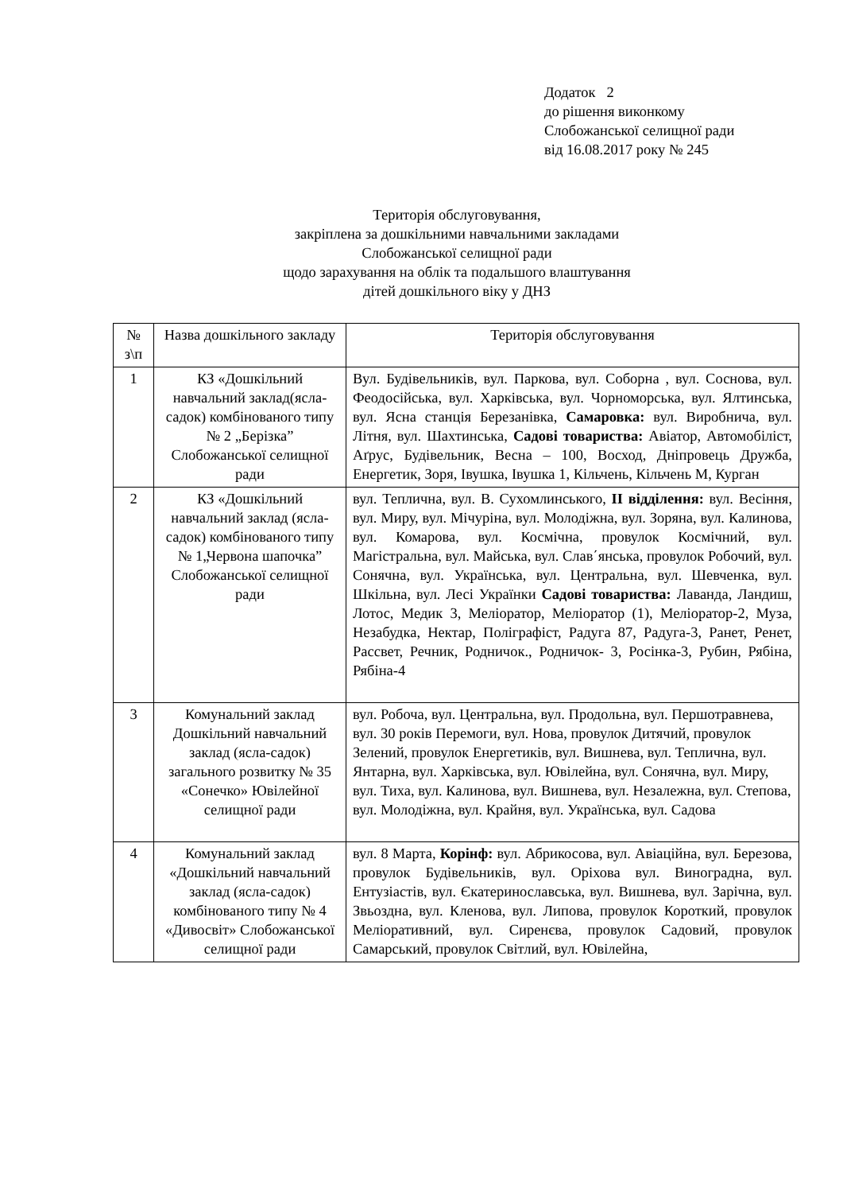Додаток 2
до рішення виконкому
Слобожанської селищної ради
від 16.08.2017 року № 245
Територія обслуговування,
закріплена за дошкільними навчальними закладами
Слобожанської селищної ради
щодо зарахування на облік та подальшого влаштування
дітей дошкільного віку у ДНЗ
| № з\п | Назва дошкільного закладу | Територія обслуговування |
| --- | --- | --- |
| 1 | КЗ «Дошкільний навчальний заклад(ясла-садок) комбінованого типу № 2 „Берізка” Слобожанської селищної ради | Вул. Будівельників, вул. Паркова, вул. Соборна , вул. Соснова, вул. Феодосійська, вул. Харківська, вул. Чорноморська, вул. Ялтинська, вул. Ясна станція Березанівка, Самаровка: вул. Виробнича, вул. Літня, вул. Шахтинська, Садові товариства: Авіатор, Автомобіліст, Аґрус, Будівельник, Весна – 100, Восход, Дніпровець Дружба, Енергетик, Зоря, Івушка, Івушка 1, Кільчень, Кільчень М, Курган |
| 2 | КЗ «Дошкільний навчальний заклад (ясла-садок) комбінованого типу № 1„Червона шапочка” Слобожанської селищної ради | вул. Теплична, вул. В. Сухомлинського, ІІ відділення: вул. Весіння, вул. Миру, вул. Мічуріна, вул. Молодіжна, вул. Зоряна, вул. Калинова, вул. Комарова, вул. Космічна, провулок Космічний, вул. Магістральна, вул. Майська, вул. Слав΄янська, провулок Робочий, вул. Сонячна, вул. Українська, вул. Центральна, вул. Шевченка, вул. Шкільна, вул. Лесі Українки Садові товариства: Лаванда, Ландиш, Лотос, Медик 3, Меліоратор, Меліоратор (1), Меліоратор-2, Муза, Незабудка, Нектар, Поліграфіст, Радуга 87, Радуга-3, Ранет, Ренет, Рассвет, Речник, Родничок., Родничок- 3, Росінка-3, Рубин, Рябіна, Рябіна-4 |
| 3 | Комунальний заклад Дошкільний навчальний заклад (ясла-садок) загального розвитку № 35 «Сонечко» Ювілейної селищної ради | вул. Робоча, вул. Центральна, вул. Продольна, вул. Першотравнева, вул. 30 років Перемоги, вул. Нова, провулок Дитячий, провулок Зелений, провулок Енергетиків, вул. Вишнева, вул. Теплична, вул. Янтарна, вул. Харківська, вул. Ювілейна, вул. Сонячна, вул. Миру, вул. Тиха, вул. Калинова, вул. Вишнева, вул. Незалежна, вул. Степова, вул. Молодіжна, вул. Крайня, вул. Українська, вул. Садова |
| 4 | Комунальний заклад «Дошкільний навчальний заклад (ясла-садок) комбінованого типу № 4 «Дивосвіт» Слобожанської селищної ради | вул. 8 Марта, Корінф: вул. Абрикосова, вул. Авіаційна, вул. Березова, провулок Будівельників, вул. Оріхова вул. Виноградна, вул. Ентузіастів, вул. Єкатеринославська, вул. Вишнева, вул. Зарічна, вул. Звьоздна, вул. Кленова, вул. Липова, провулок Короткий, провулок Меліоративний, вул. Сиренєва, провулок Садовий, провулок Самарський, провулок Світлий, вул. Ювілейна, |